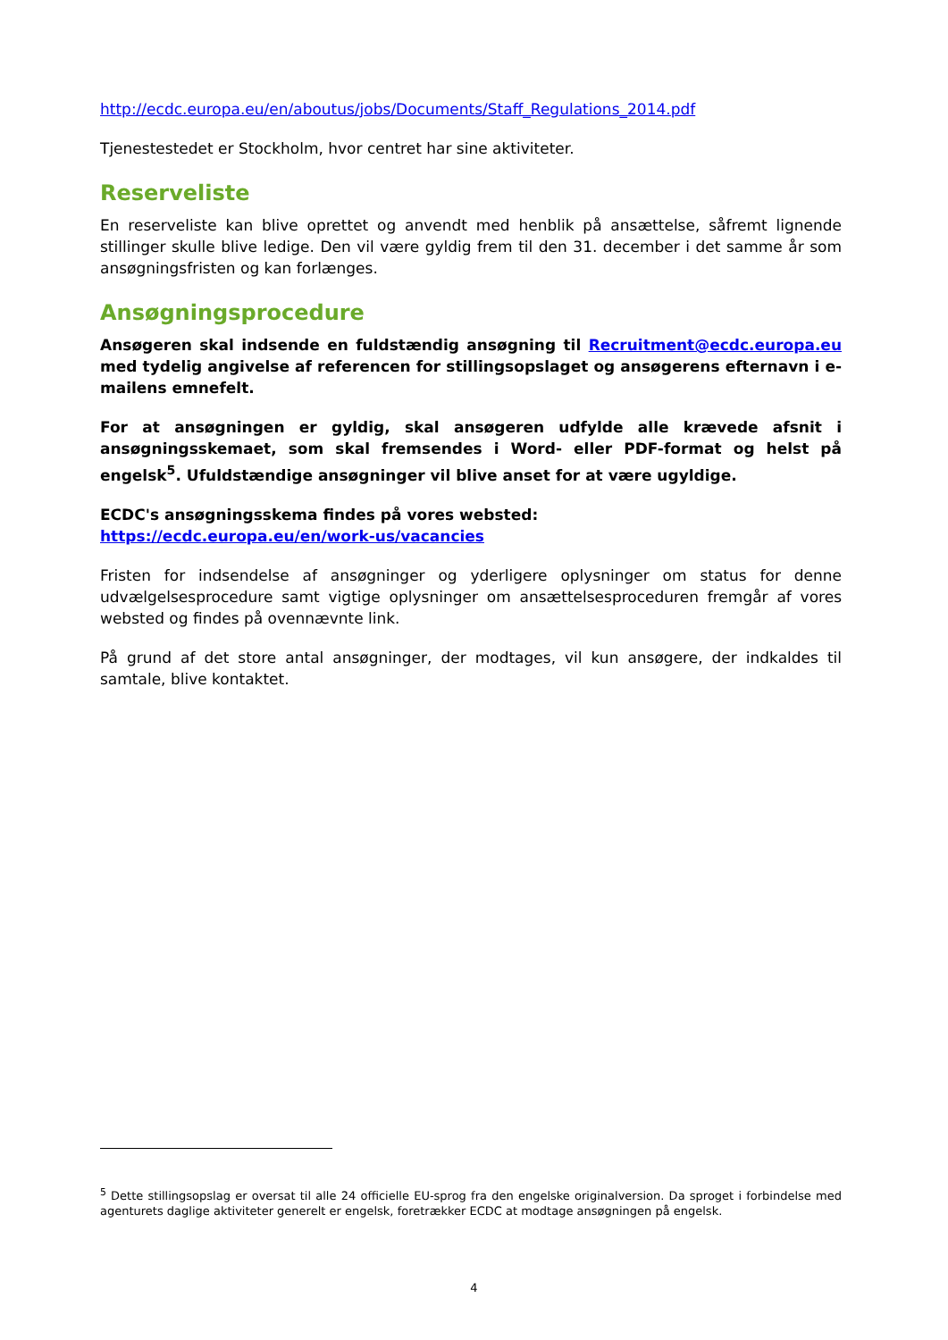http://ecdc.europa.eu/en/aboutus/jobs/Documents/Staff_Regulations_2014.pdf
Tjenestestedet er Stockholm, hvor centret har sine aktiviteter.
Reserveliste
En reserveliste kan blive oprettet og anvendt med henblik på ansættelse, såfremt lignende stillinger skulle blive ledige. Den vil være gyldig frem til den 31. december i det samme år som ansøgningsfristen og kan forlænges.
Ansøgningsprocedure
Ansøgeren skal indsende en fuldstændig ansøgning til Recruitment@ecdc.europa.eu med tydelig angivelse af referencen for stillingsopslaget og ansøgerens efternavn i e-mailens emnefelt.
For at ansøgningen er gyldig, skal ansøgeren udfylde alle krævede afsnit i ansøgningsskemaet, som skal fremsendes i Word- eller PDF-format og helst på engelsk<sup>5</sup>. Ufuldstændige ansøgninger vil blive anset for at være ugyldige.
ECDC's ansøgningsskema findes på vores websted:
https://ecdc.europa.eu/en/work-us/vacancies
Fristen for indsendelse af ansøgninger og yderligere oplysninger om status for denne udvælgelsesprocedure samt vigtige oplysninger om ansættelsesproceduren fremgår af vores websted og findes på ovennævnte link.
På grund af det store antal ansøgninger, der modtages, vil kun ansøgere, der indkaldes til samtale, blive kontaktet.
<sup>5</sup> Dette stillingsopslag er oversat til alle 24 officielle EU-sprog fra den engelske originalversion. Da sproget i forbindelse med agenturets daglige aktiviteter generelt er engelsk, foretrækker ECDC at modtage ansøgningen på engelsk.
4